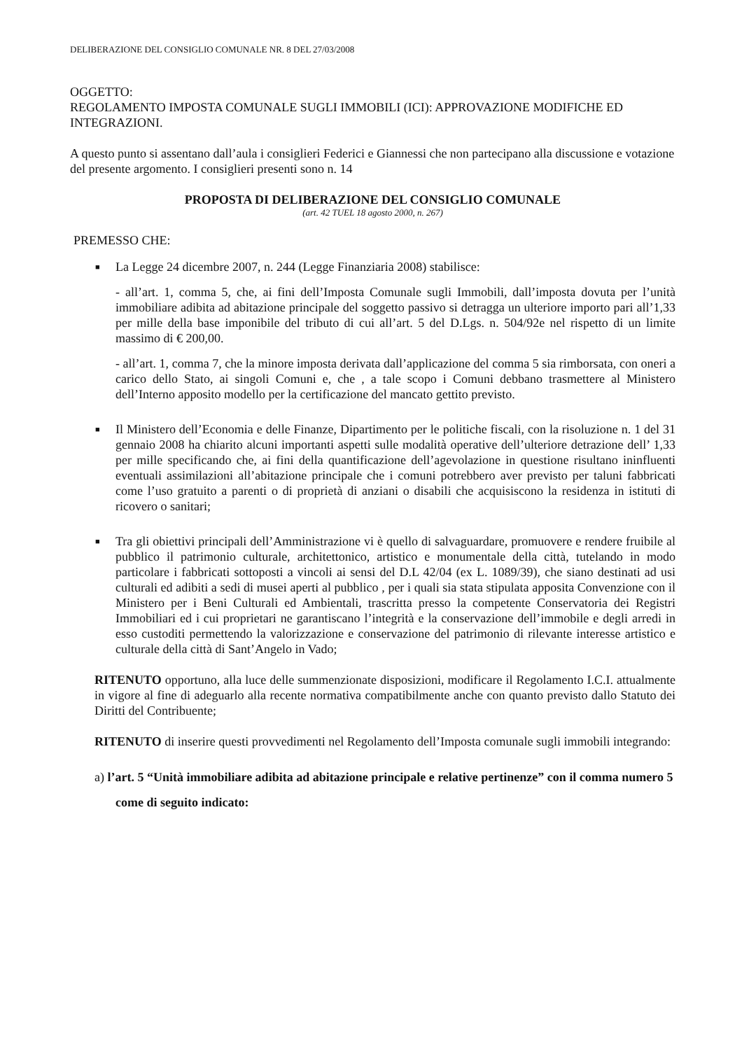DELIBERAZIONE DEL CONSIGLIO COMUNALE NR. 8 DEL 27/03/2008
OGGETTO:
REGOLAMENTO IMPOSTA COMUNALE SUGLI IMMOBILI (ICI): APPROVAZIONE MODIFICHE ED INTEGRAZIONI.
A questo punto si assentano dall’aula i consiglieri Federici e Giannessi che non partecipano alla discussione e votazione del presente argomento. I consiglieri presenti sono n. 14
PROPOSTA DI DELIBERAZIONE DEL CONSIGLIO COMUNALE
(art. 42 TUEL 18 agosto 2000, n. 267)
PREMESSO CHE:
■ La Legge 24 dicembre 2007, n. 244 (Legge Finanziaria 2008) stabilisce:
- all’art. 1, comma 5, che, ai fini dell’Imposta Comunale sugli Immobili, dall’imposta dovuta per l’unità immobiliare adibita ad abitazione principale del soggetto passivo si detragga un ulteriore importo pari all’1,33 per mille della base imponibile del tributo di cui all’art. 5 del D.Lgs. n. 504/92e nel rispetto di un limite massimo di € 200,00.
- all’art. 1, comma 7, che la minore imposta derivata dall’applicazione del comma 5 sia rimborsata, con oneri a carico dello Stato, ai singoli Comuni e, che , a tale scopo i Comuni debbano trasmettere al Ministero dell’Interno apposito modello per la certificazione del mancato gettito previsto.
■ Il Ministero dell’Economia e delle Finanze, Dipartimento per le politiche fiscali, con la risoluzione n. 1 del 31 gennaio 2008 ha chiarito alcuni importanti aspetti sulle modalità operative dell’ulteriore detrazione dell’ 1,33 per mille specificando che, ai fini della quantificazione dell’agevolazione in questione risultano ininfluenti eventuali assimilazioni all’abitazione principale che i comuni potrebbero aver previsto per taluni fabbricati come l’uso gratuito a parenti o di proprietà di anziani o disabili che acquisiscono la residenza in istituti di ricovero o sanitari;
■ Tra gli obiettivi principali dell’Amministrazione vi è quello di salvaguardare, promuovere e rendere fruibile al pubblico il patrimonio culturale, architettonico, artistico e monumentale della città, tutelando in modo particolare i fabbricati sottoposti a vincoli ai sensi del D.L 42/04 (ex L. 1089/39), che siano destinati ad usi culturali ed adibiti a sedi di musei aperti al pubblico , per i quali sia stata stipulata apposita Convenzione con il Ministero per i Beni Culturali ed Ambientali, trascritta presso la competente Conservatoria dei Registri Immobiliari ed i cui proprietari ne garantiscano l’integrità e la conservazione dell’immobile e degli arredi in esso custoditi permettendo la valorizzazione e conservazione del patrimonio di rilevante interesse artistico e culturale della città di Sant’Angelo in Vado;
RITENUTO opportuno, alla luce delle summenzionate disposizioni, modificare il Regolamento I.C.I. attualmente in vigore al fine di adeguarlo alla recente normativa compatibilmente anche con quanto previsto dallo Statuto dei Diritti del Contribuente;
RITENUTO di inserire questi provvedimenti nel Regolamento dell’Imposta comunale sugli immobili integrando:
a) l’art. 5 “Unità immobiliare adibita ad abitazione principale e relative pertinenze” con il comma numero 5 come di seguito indicato: